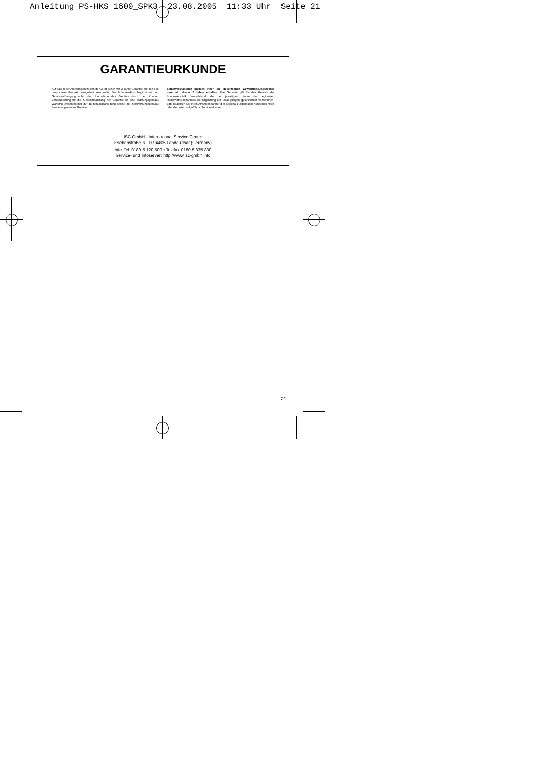Anleitung PS-HKS 1600_SPK3 23.08.2005 11:33 Uhr Seite 21
GARANTIEURKUNDE
Auf das in der Anleitung bezeichnete Gerät geben wir 2 Jahre Garantie, für den Fall, dass unser Produkt mangelhaft sein sollte. Die 2-Jahres-Frist beginnt mit dem Gefahrenübergang oder der Übernahme des Gerätes durch den Kunden. Voraussetzung für die Geltendmachung der Garantie ist eine ordnungsgemäße Wartung entsprechend der Bedienungsanleitung sowie die bestimmungsgemäße Benutzung unseres Gerätes.
Selbstverständlich bleiben Ihnen die gesetzlichen Gewährleistungsrechte innerhalb dieser 2 Jahre erhalten. Die Garantie gilt für den Bereich der Bundesrepublik Deutschland oder der jeweiligen Länder des regionalen Hauptvertriebspartners als Ergänzung der lokal gültigen gesetzlichen Vorschriften. Bitte beachten Sie Ihren Ansprechpartner des regional zuständigen Kundendienstes oder die unten aufgeführte Serviceadresse.
ISC GmbH · International Service Center
Eschenstraße 6 · D-94405 Landau/Isar (Germany)
Info-Tel. 0180-5 120 509 • Telefax 0180-5 835 830
Service- und Infoserver: http://www.isc-gmbh.info
21